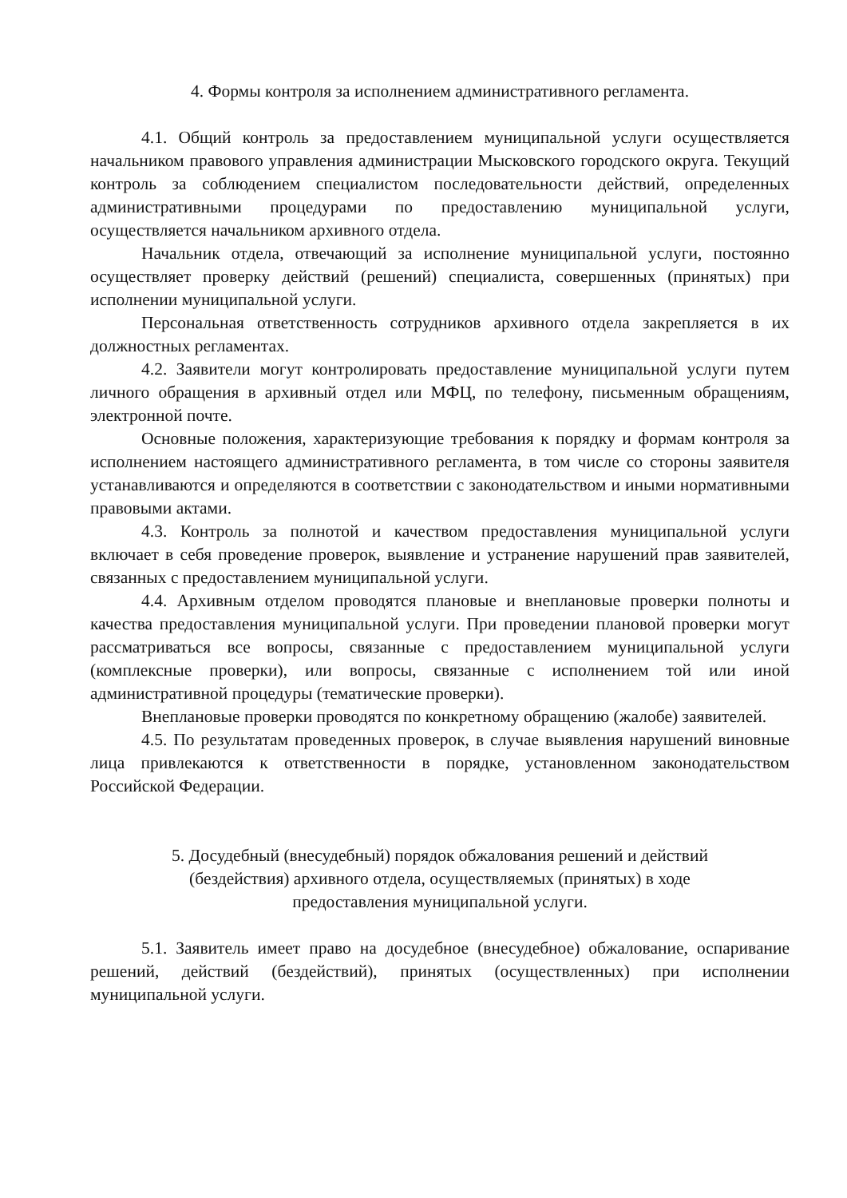4. Формы контроля за исполнением административного регламента.
4.1. Общий контроль за предоставлением муниципальной услуги осуществляется начальником правового управления администрации Мысковского городского округа. Текущий контроль за соблюдением специалистом последовательности действий, определенных административными процедурами по предоставлению муниципальной услуги, осуществляется начальником архивного отдела.
Начальник отдела, отвечающий за исполнение муниципальной услуги, постоянно осуществляет проверку действий (решений) специалиста, совершенных (принятых) при исполнении муниципальной услуги.
Персональная ответственность сотрудников архивного отдела закрепляется в их должностных регламентах.
4.2. Заявители могут контролировать предоставление муниципальной услуги путем личного обращения в архивный отдел или МФЦ, по телефону, письменным обращениям, электронной почте.
Основные положения, характеризующие требования к порядку и формам контроля за исполнением настоящего административного регламента, в том числе со стороны заявителя устанавливаются и определяются в соответствии с законодательством и иными нормативными правовыми актами.
4.3. Контроль за полнотой и качеством предоставления муниципальной услуги включает в себя проведение проверок, выявление и устранение нарушений прав заявителей, связанных с предоставлением муниципальной услуги.
4.4. Архивным отделом проводятся плановые и внеплановые проверки полноты и качества предоставления муниципальной услуги. При проведении плановой проверки могут рассматриваться все вопросы, связанные с предоставлением муниципальной услуги (комплексные проверки), или вопросы, связанные с исполнением той или иной административной процедуры (тематические проверки).
Внеплановые проверки проводятся по конкретному обращению (жалобе) заявителей.
4.5. По результатам проведенных проверок, в случае выявления нарушений виновные лица привлекаются к ответственности в порядке, установленном законодательством Российской Федерации.
5. Досудебный (внесудебный) порядок обжалования решений и действий
(бездействия) архивного отдела, осуществляемых (принятых) в ходе
предоставления муниципальной услуги.
5.1. Заявитель имеет право на досудебное (внесудебное) обжалование, оспаривание решений, действий (бездействий), принятых (осуществленных) при исполнении муниципальной услуги.